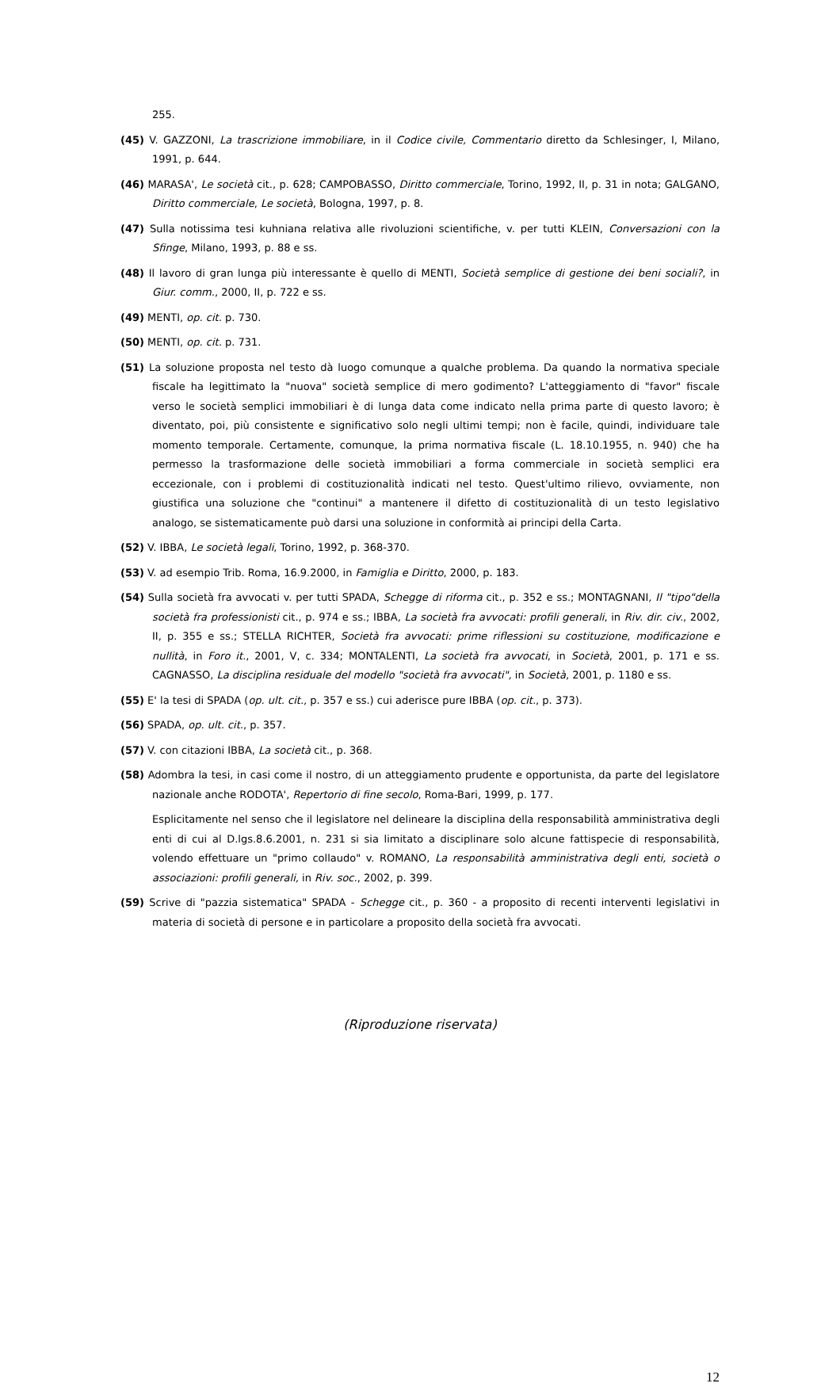255.
(45) V. GAZZONI, La trascrizione immobiliare, in il Codice civile, Commentario diretto da Schlesinger, I, Milano, 1991, p. 644.
(46) MARASA', Le società cit., p. 628; CAMPOBASSO, Diritto commerciale, Torino, 1992, II, p. 31 in nota; GALGANO, Diritto commerciale, Le società, Bologna, 1997, p. 8.
(47) Sulla notissima tesi kuhniana relativa alle rivoluzioni scientifiche, v. per tutti KLEIN, Conversazioni con la Sfinge, Milano, 1993, p. 88 e ss.
(48) Il lavoro di gran lunga più interessante è quello di MENTI, Società semplice di gestione dei beni sociali?, in Giur. comm., 2000, II, p. 722 e ss.
(49) MENTI, op. cit. p. 730.
(50) MENTI, op. cit. p. 731.
(51) La soluzione proposta nel testo dà luogo comunque a qualche problema. Da quando la normativa speciale fiscale ha legittimato la "nuova" società semplice di mero godimento? L'atteggiamento di "favor" fiscale verso le società semplici immobiliari è di lunga data come indicato nella prima parte di questo lavoro; è diventato, poi, più consistente e significativo solo negli ultimi tempi; non è facile, quindi, individuare tale momento temporale. Certamente, comunque, la prima normativa fiscale (L. 18.10.1955, n. 940) che ha permesso la trasformazione delle società immobiliari a forma commerciale in società semplici era eccezionale, con i problemi di costituzionalità indicati nel testo. Quest'ultimo rilievo, ovviamente, non giustifica una soluzione che "continui" a mantenere il difetto di costituzionalità di un testo legislativo analogo, se sistematicamente può darsi una soluzione in conformità ai principi della Carta.
(52) V. IBBA, Le società legali, Torino, 1992, p. 368-370.
(53) V. ad esempio Trib. Roma, 16.9.2000, in Famiglia e Diritto, 2000, p. 183.
(54) Sulla società fra avvocati v. per tutti SPADA, Schegge di riforma cit., p. 352 e ss.; MONTAGNANI, Il "tipo"della società fra professionisti cit., p. 974 e ss.; IBBA, La società fra avvocati: profili generali, in Riv. dir. civ., 2002, II, p. 355 e ss.; STELLA RICHTER, Società fra avvocati: prime riflessioni su costituzione, modificazione e nullità, in Foro it., 2001, V, c. 334; MONTALENTI, La società fra avvocati, in Società, 2001, p. 171 e ss. CAGNASSO, La disciplina residuale del modello "società fra avvocati", in Società, 2001, p. 1180 e ss.
(55) E' la tesi di SPADA (op. ult. cit., p. 357 e ss.) cui aderisce pure IBBA (op. cit., p. 373).
(56) SPADA, op. ult. cit., p. 357.
(57) V. con citazioni IBBA, La società cit., p. 368.
(58) Adombra la tesi, in casi come il nostro, di un atteggiamento prudente e opportunista, da parte del legislatore nazionale anche RODOTA', Repertorio di fine secolo, Roma-Bari, 1999, p. 177.
Esplicitamente nel senso che il legislatore nel delineare la disciplina della responsabilità amministrativa degli enti di cui al D.lgs.8.6.2001, n. 231 si sia limitato a disciplinare solo alcune fattispecie di responsabilità, volendo effettuare un "primo collaudo" v. ROMANO, La responsabilità amministrativa degli enti, società o associazioni: profili generali, in Riv. soc., 2002, p. 399.
(59) Scrive di "pazzia sistematica" SPADA - Schegge cit., p. 360 - a proposito di recenti interventi legislativi in materia di società di persone e in particolare a proposito della società fra avvocati.
(Riproduzione riservata)
12